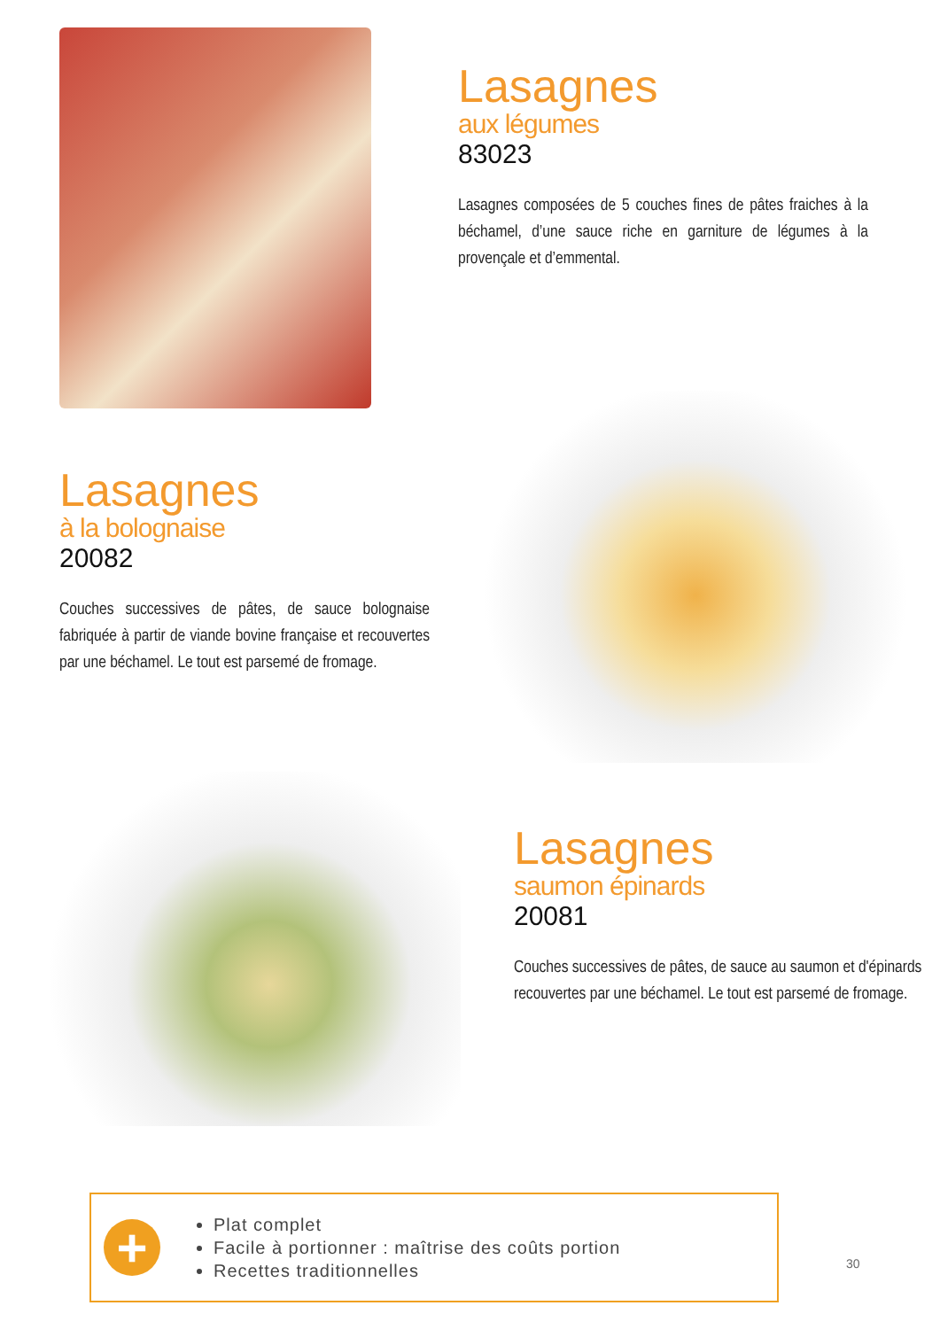Lasagnes
aux légumes
83023
Lasagnes composées de 5 couches fines de pâtes fraiches à la béchamel, d’une sauce riche en garniture de légumes à la provençale et d’emmental.
Lasagnes
à la bolognaise
20082
Couches successives de pâtes, de sauce bolognaise fabriquée à partir de viande bovine française et recouvertes par une béchamel. Le tout est parsemé de fromage.
Lasagnes
saumon épinards
20081
Couches successives de pâtes, de sauce au saumon et d'épinards recouvertes par une béchamel. Le tout est parsemé de fromage.
+
Plat complet
Facile à portionner : maîtrise des coûts portion
Recettes traditionnelles
30